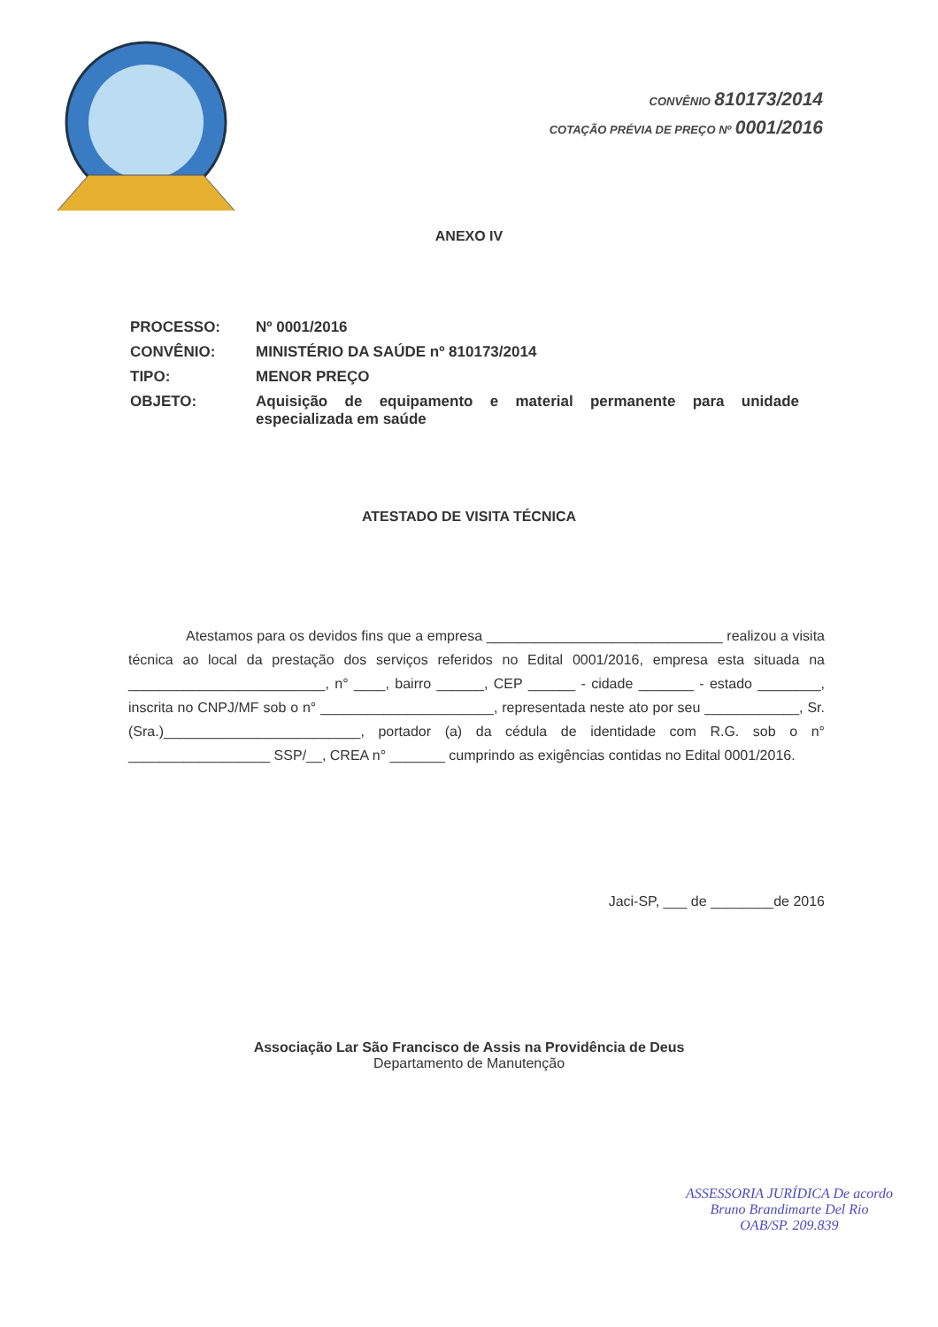CONVÊNIO 810173/2014
COTAÇÃO PRÉVIA DE PREÇO Nº 0001/2016
ANEXO IV
| PROCESSO: | Nº 0001/2016 |
| CONVÊNIO: | MINISTÉRIO DA SAÚDE nº 810173/2014 |
| TIPO: | MENOR PREÇO |
| OBJETO: | Aquisição de equipamento e material permanente para unidade especializada em saúde |
ATESTADO DE VISITA TÉCNICA
Atestamos para os devidos fins que a empresa ______________________________ realizou a visita técnica ao local da prestação dos serviços referidos no Edital 0001/2016, empresa esta situada na _________________________, n° ____, bairro ______, CEP ______ - cidade _______ - estado ________, inscrita no CNPJ/MF sob o n° ______________________, representada neste ato por seu ____________, Sr. (Sra.)_________________________, portador (a) da cédula de identidade com R.G. sob o n° __________________ SSP/__, CREA n° _______ cumprindo as exigências contidas no Edital 0001/2016.
Jaci-SP, ___ de ________de 2016
Associação Lar São Francisco de Assis na Providência de Deus
Departamento de Manutenção
ASSESSORIA JURÍDICA De acordo
Bruno Brandimarte Del Rio
OAB/SP. 209.839